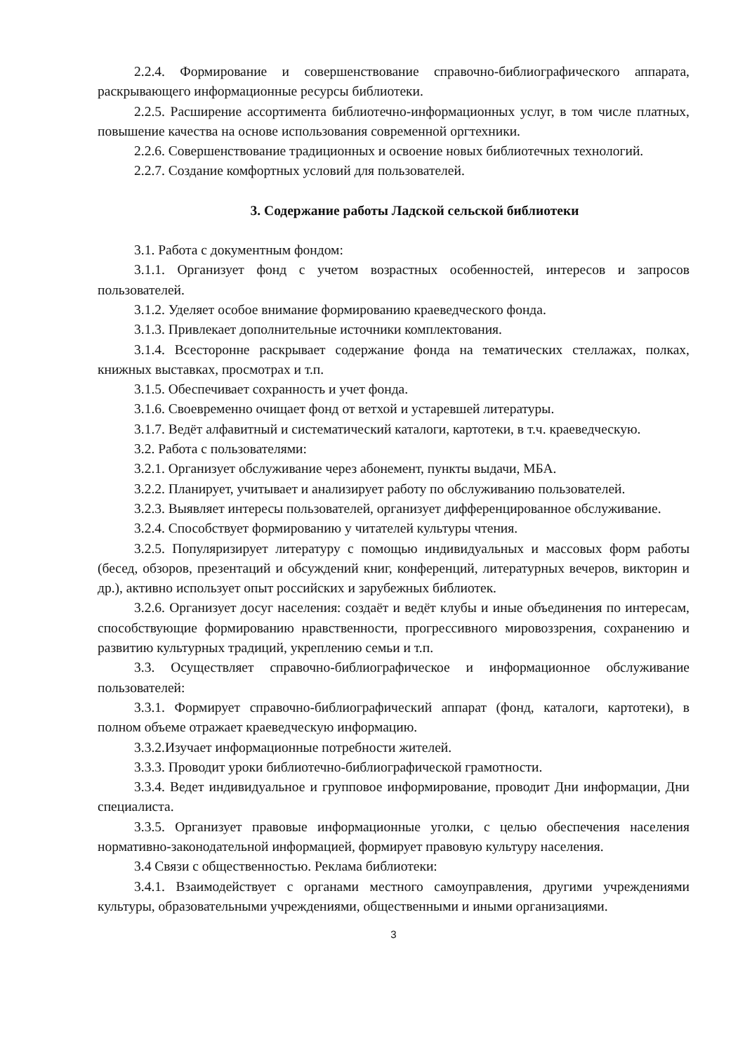2.2.4. Формирование и совершенствование справочно-библиографического аппарата, раскрывающего информационные ресурсы библиотеки.
2.2.5. Расширение ассортимента библиотечно-информационных услуг, в том числе платных, повышение качества на основе использования современной оргтехники.
2.2.6. Совершенствование традиционных и освоение новых библиотечных технологий.
2.2.7. Создание комфортных условий для пользователей.
3. Содержание работы Ладской сельской библиотеки
3.1. Работа с документным фондом:
3.1.1. Организует фонд с учетом возрастных особенностей, интересов и запросов пользователей.
3.1.2. Уделяет особое внимание формированию краеведческого фонда.
3.1.3. Привлекает дополнительные источники комплектования.
3.1.4. Всесторонне раскрывает содержание фонда на тематических стеллажах, полках, книжных выставках, просмотрах и т.п.
3.1.5. Обеспечивает сохранность и учет фонда.
3.1.6. Своевременно очищает фонд от ветхой и устаревшей литературы.
3.1.7. Ведёт алфавитный и систематический каталоги, картотеки, в т.ч. краеведческую.
3.2. Работа с пользователями:
3.2.1. Организует обслуживание через абонемент, пункты выдачи, МБА.
3.2.2. Планирует, учитывает и анализирует работу по обслуживанию пользователей.
3.2.3. Выявляет интересы пользователей, организует дифференцированное обслуживание.
3.2.4. Способствует формированию у читателей культуры чтения.
3.2.5. Популяризирует литературу с помощью индивидуальных и массовых форм работы (бесед, обзоров, презентаций и обсуждений книг, конференций, литературных вечеров, викторин и др.), активно использует опыт российских и зарубежных библиотек.
3.2.6. Организует досуг населения: создаёт и ведёт клубы и иные объединения по интересам, способствующие формированию нравственности, прогрессивного мировоззрения, сохранению и развитию культурных традиций, укреплению семьи и т.п.
3.3. Осуществляет справочно-библиографическое и информационное обслуживание пользователей:
3.3.1. Формирует справочно-библиографический аппарат (фонд, каталоги, картотеки), в полном объеме отражает краеведческую информацию.
3.3.2.Изучает информационные потребности жителей.
3.3.3. Проводит уроки библиотечно-библиографической грамотности.
3.3.4. Ведет индивидуальное и групповое информирование, проводит Дни информации, Дни специалиста.
3.3.5. Организует правовые информационные уголки, с целью обеспечения населения нормативно-законодательной информацией, формирует правовую культуру населения.
3.4 Связи с общественностью. Реклама библиотеки:
3.4.1. Взаимодействует с органами местного самоуправления, другими учреждениями культуры, образовательными учреждениями, общественными и иными организациями.
3